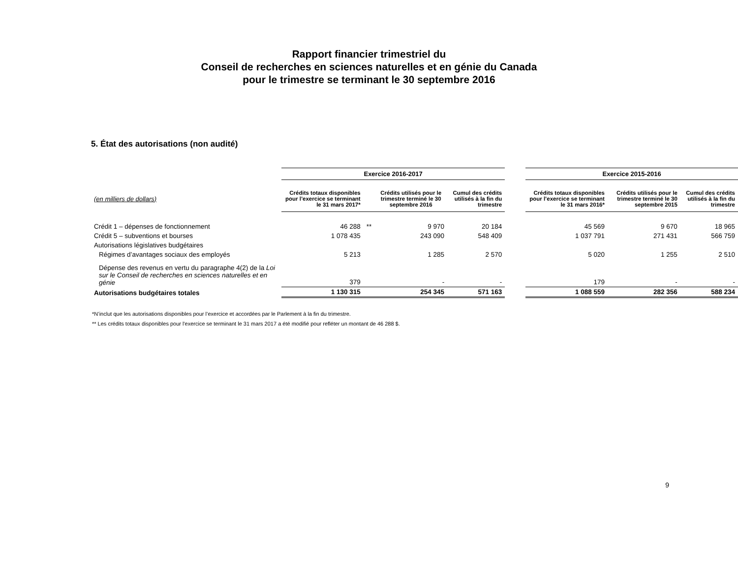Rapport financier trimestriel du
Conseil de recherches en sciences naturelles et en génie du Canada
pour le trimestre se terminant le 30 septembre 2016
5. État des autorisations (non audité)
| | Exercice 2016-2017 | | | | | Exercice 2015-2016 | | |
| (en milliers de dollars) | Crédits totaux disponibles pour l’exercice se terminant le 31 mars 2017* | | Crédits utilisés pour le trimestre terminé le 30 septembre 2016 | Cumul des crédits utilisés à la fin du trimestre | | Crédits totaux disponibles pour l’exercice se terminant le 31 mars 2016* | Crédits utilisés pour le trimestre terminé le 30 septembre 2015 | Cumul des crédits utilisés à la fin du trimestre |
| Crédit 1 – dépenses de fonctionnement | 46 288 | ** | 9 970 | 20 184 | | 45 569 | 9 670 | 18 965 |
| Crédit 5 – subventions et bourses | 1 078 435 | | 243 090 | 548 409 | | 1 037 791 | 271 431 | 566 759 |
| Autorisations législatives budgétaires | | | | | | | | |
| Régimes d’avantages sociaux des employés | 5 213 | | 1 285 | 2 570 | | 5 020 | 1 255 | 2 510 |
| Dépense des revenus en vertu du paragraphe 4(2) de la Loi sur le Conseil de recherches en sciences naturelles et en génie | 379 | | - | - | | 179 | - | - |
| Autorisations budgétaires totales | 1 130 315 | | 254 345 | 571 163 | | 1 088 559 | 282 356 | 588 234 |
*N’inclut que les autorisations disponibles pour l’exercice et accordées par le Parlement à la fin du trimestre.
** Les crédits totaux disponibles pour l'exercice se terminant le 31 mars 2017 a été modifié pour refléter un montant de 46 288 $.
9